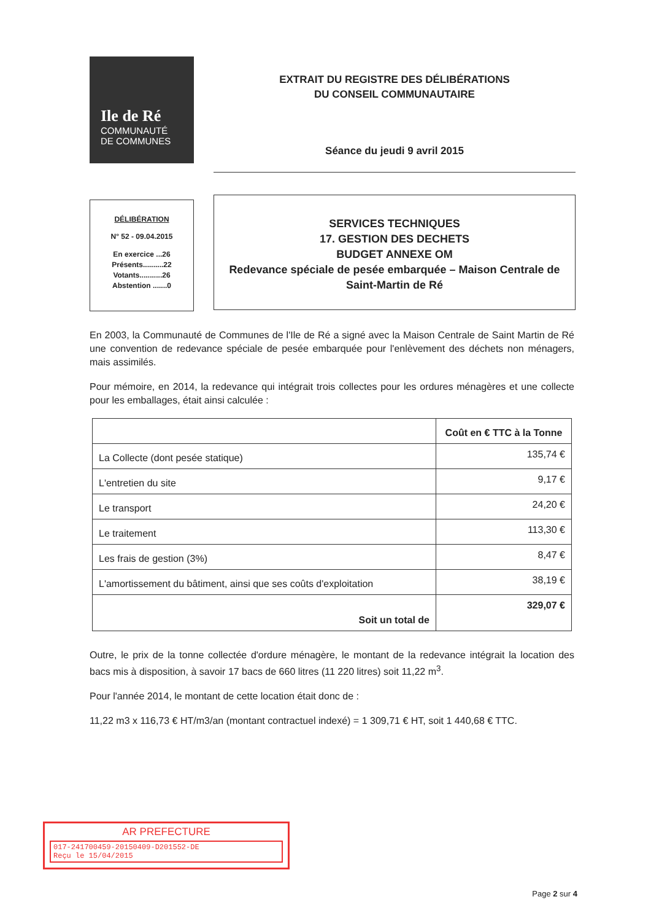Ile de Ré
COMMUNAUTÉ
DE COMMUNES
EXTRAIT DU REGISTRE DES DÉLIBÉRATIONS
DU CONSEIL COMMUNAUTAIRE
Séance du jeudi 9 avril 2015
DÉLIBÉRATION
N° 52 - 09.04.2015
En exercice ...26
Présents..........22
Votants...........26
Abstention .......0
SERVICES TECHNIQUES
17. GESTION DES DECHETS
BUDGET ANNEXE OM
Redevance spéciale de pesée embarquée – Maison Centrale de Saint-Martin de Ré
En 2003, la Communauté de Communes de l'Ile de Ré a signé avec la Maison Centrale de Saint Martin de Ré une convention de redevance spéciale de pesée embarquée pour l'enlèvement des déchets non ménagers, mais assimilés.
Pour mémoire, en 2014, la redevance qui intégrait trois collectes pour les ordures ménagères et une collecte pour les emballages, était ainsi calculée :
| | Coût en € TTC à la Tonne |
| --- | --- |
| La Collecte (dont pesée statique) | 135,74 € |
| L'entretien du site | 9,17 € |
| Le transport | 24,20 € |
| Le traitement | 113,30 € |
| Les frais de gestion (3%) | 8,47 € |
| L'amortissement du bâtiment, ainsi que ses coûts d'exploitation | 38,19 € |
| Soit un total de | 329,07 € |
Outre, le prix de la tonne collectée d'ordure ménagère, le montant de la redevance intégrait la location des bacs mis à disposition, à savoir 17 bacs de 660 litres (11 220 litres) soit 11,22 m<sup>3</sup>.
Pour l'année 2014, le montant de cette location était donc de :
11,22 m3 x 116,73 € HT/m3/an (montant contractuel indexé) = 1 309,71 € HT, soit 1 440,68 € TTC.
AR PREFECTURE
017-241700459-20150409-D201552-DE
Reçu le 15/04/2015
Page 2 sur 4